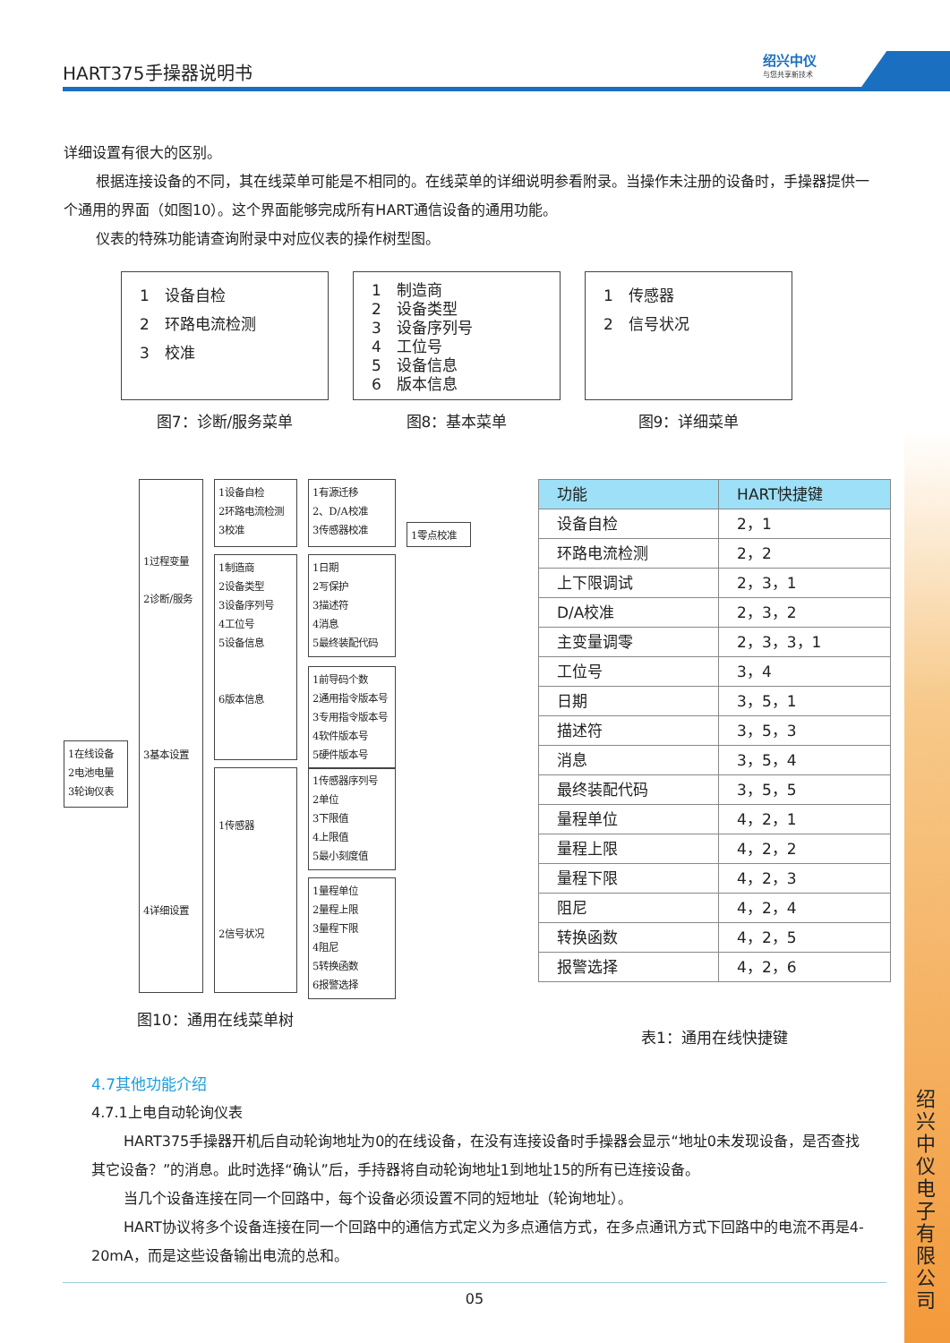HART375手操器说明书
绍兴中仪
与您共享新技术
详细设置有很大的区别。
根据连接设备的不同，其在线菜单可能是不相同的。在线菜单的详细说明参看附录。当操作未注册的设备时，手操器提供一个通用的界面（如图10）。这个界面能够完成所有HART通信设备的通用功能。
仪表的特殊功能请查询附录中对应仪表的操作树型图。
1　设备自检
2　环路电流检测
3　校准
图7：诊断/服务菜单
1　制造商
2　设备类型
3　设备序列号
4　工位号
5　设备信息
6　版本信息
图8：基本菜单
1　传感器
2　信号状况
图9：详细菜单
1在线设备
2电池电量
3轮询仪表
1过程变量
2诊断/服务
3基本设置
4详细设置
1设备自检
2环路电流检测
3校准
1制造商
2设备类型
3设备序列号
4工位号
5设备信息
6版本信息
1传感器
2信号状况
1有源迁移
2、D/A校准
3传感器校准
1零点校准
1日期
2写保护
3描述符
4消息
5最终装配代码
1前导码个数
2通用指令版本号
3专用指令版本号
4软件版本号
5硬件版本号
1传感器序列号
2单位
3下限值
4上限值
5最小刻度值
1量程单位
2量程上限
3量程下限
4阻尼
5转换函数
6报警选择
图10：通用在线菜单树
| 功能 | HART快捷键 |
| --- | --- |
| 设备自检 | 2，1 |
| 环路电流检测 | 2，2 |
| 上下限调试 | 2，3，1 |
| D/A校准 | 2，3，2 |
| 主变量调零 | 2，3，3，1 |
| 工位号 | 3，4 |
| 日期 | 3，5，1 |
| 描述符 | 3，5，3 |
| 消息 | 3，5，4 |
| 最终装配代码 | 3，5，5 |
| 量程单位 | 4，2，1 |
| 量程上限 | 4，2，2 |
| 量程下限 | 4，2，3 |
| 阻尼 | 4，2，4 |
| 转换函数 | 4，2，5 |
| 报警选择 | 4，2，6 |
表1：通用在线快捷键
4.7其他功能介绍
4.7.1上电自动轮询仪表
HART375手操器开机后自动轮询地址为0的在线设备，在没有连接设备时手操器会显示“地址0未发现设备，是否查找其它设备？”的消息。此时选择“确认”后，手持器将自动轮询地址1到地址15的所有已连接设备。
当几个设备连接在同一个回路中，每个设备必须设置不同的短地址（轮询地址）。
HART协议将多个设备连接在同一个回路中的通信方式定义为多点通信方式，在多点通讯方式下回路中的电流不再是4-20mA，而是这些设备输出电流的总和。
05
绍兴中仪电子有限公司